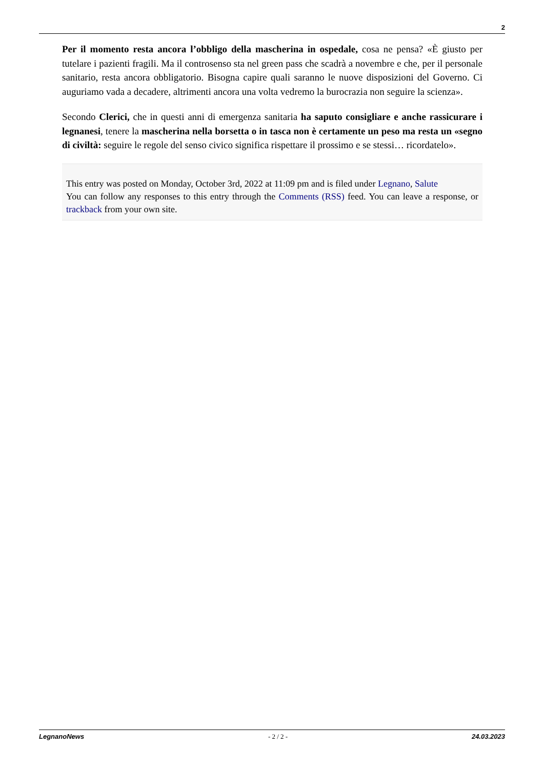2
Per il momento resta ancora l’obbligo della mascherina in ospedale, cosa ne pensa? «È giusto per tutelare i pazienti fragili. Ma il controsenso sta nel green pass che scadrà a novembre e che, per il personale sanitario, resta ancora obbligatorio. Bisogna capire quali saranno le nuove disposizioni del Governo. Ci auguriamo vada a decadere, altrimenti ancora una volta vedremo la burocrazia non seguire la scienza».
Secondo Clerici, che in questi anni di emergenza sanitaria ha saputo consigliare e anche rassicurare i legnanesi, tenere la mascherina nella borsetta o in tasca non è certamente un peso ma resta un «segno di civiltà: seguire le regole del senso civico significa rispettare il prossimo e se stessi… ricordatelo».
This entry was posted on Monday, October 3rd, 2022 at 11:09 pm and is filed under Legnano, Salute
You can follow any responses to this entry through the Comments (RSS) feed. You can leave a response, or trackback from your own site.
LegnanoNews - 2 / 2 - 24.03.2023